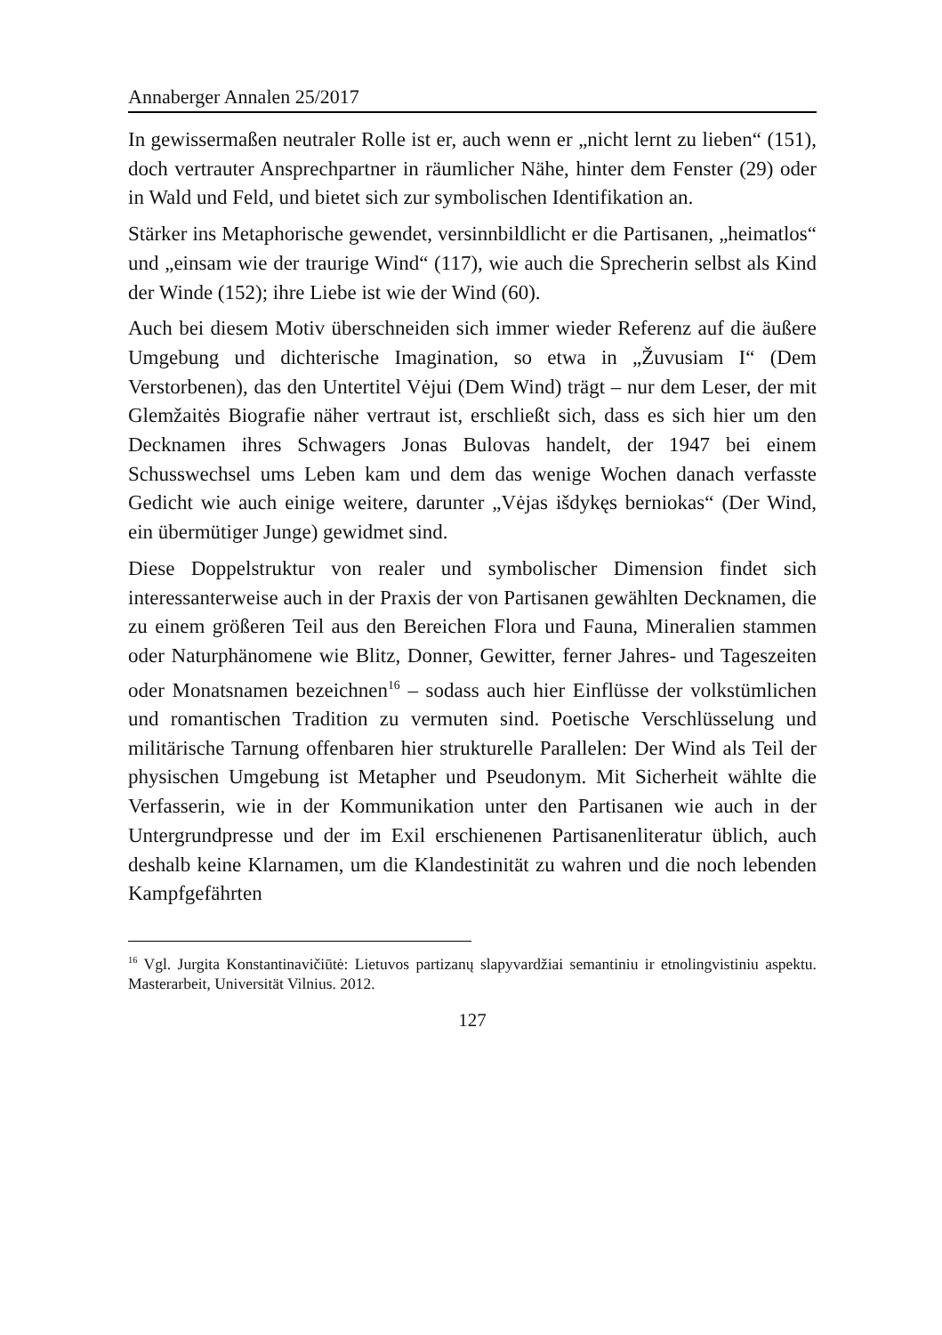Annaberger Annalen 25/2017
In gewissermaßen neutraler Rolle ist er, auch wenn er „nicht lernt zu lieben“ (151), doch vertrauter Ansprechpartner in räumlicher Nähe, hinter dem Fenster (29) oder in Wald und Feld, und bietet sich zur symbolischen Identifikation an.
Stärker ins Metaphorische gewendet, versinnbildlicht er die Partisanen, „heimatlos“ und „einsam wie der traurige Wind“ (117), wie auch die Sprecherin selbst als Kind der Winde (152); ihre Liebe ist wie der Wind (60).
Auch bei diesem Motiv überschneiden sich immer wieder Referenz auf die äußere Umgebung und dichterische Imagination, so etwa in „Žuvusiam I“ (Dem Verstorbenen), das den Untertitel Vėjui (Dem Wind) trägt – nur dem Leser, der mit Glemžaitės Biografie näher vertraut ist, erschließt sich, dass es sich hier um den Decknamen ihres Schwagers Jonas Bulovas handelt, der 1947 bei einem Schusswechsel ums Leben kam und dem das wenige Wochen danach verfasste Gedicht wie auch einige weitere, darunter „Vėjas išdykęs berniokas“ (Der Wind, ein übermütiger Junge) gewidmet sind.
Diese Doppelstruktur von realer und symbolischer Dimension findet sich interessanterweise auch in der Praxis der von Partisanen gewählten Decknamen, die zu einem größeren Teil aus den Bereichen Flora und Fauna, Mineralien stammen oder Naturphänomene wie Blitz, Donner, Gewitter, ferner Jahres- und Tageszeiten oder Monatsnamen bezeichnen<sup>16</sup> – sodass auch hier Einflüsse der volkstümlichen und romantischen Tradition zu vermuten sind. Poetische Verschlüsselung und militärische Tarnung offenbaren hier strukturelle Parallelen: Der Wind als Teil der physischen Umgebung ist Metapher und Pseudonym. Mit Sicherheit wählte die Verfasserin, wie in der Kommunikation unter den Partisanen wie auch in der Untergrundpresse und der im Exil erschienenen Partisanenliteratur üblich, auch deshalb keine Klarnamen, um die Klandestinität zu wahren und die noch lebenden Kampfgefährten
<sup>16</sup> Vgl. Jurgita Konstantinavičiūtė: Lietuvos partizanų slapyvardžiai semantiniu ir etnolingvistiniu aspektu. Masterarbeit, Universität Vilnius. 2012.
127